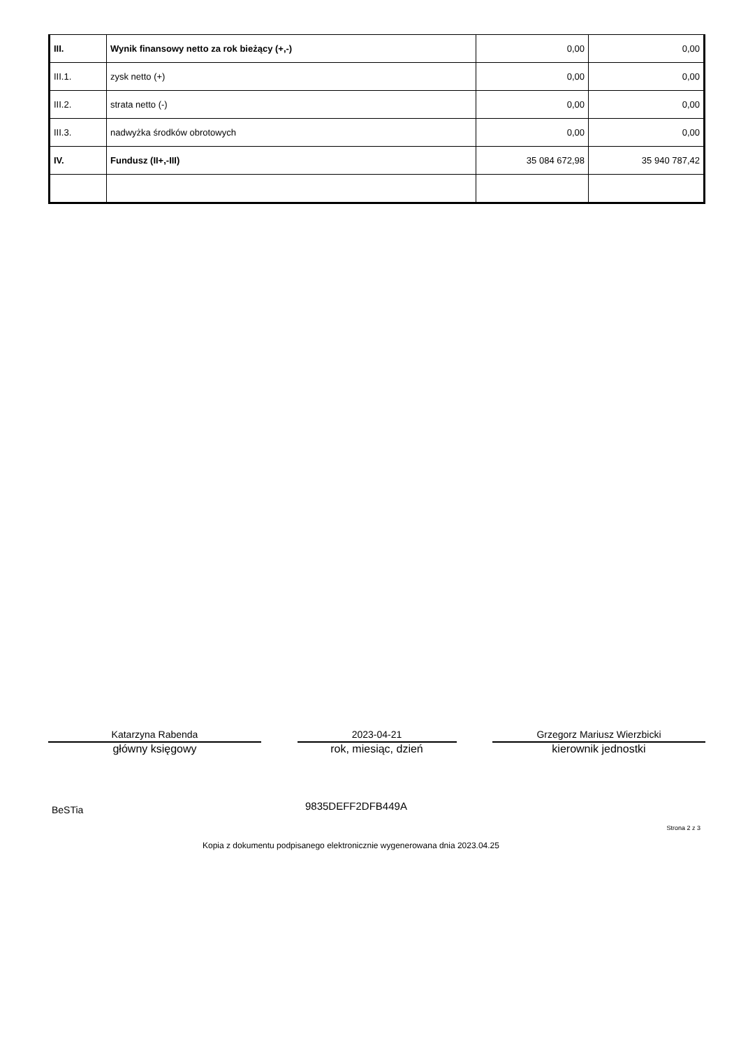| III. | Wynik finansowy netto za rok bieżący (+,-) | 0,00 | 0,00 |
| III.1. | zysk netto (+) | 0,00 | 0,00 |
| III.2. | strata netto (-) | 0,00 | 0,00 |
| III.3. | nadwyżka środków obrotowych | 0,00 | 0,00 |
| IV. | Fundusz (II+,-III) | 35 084 672,98 | 35 940 787,42 |
Katarzyna Rabenda
główny księgowy
2023-04-21
rok, miesiąc, dzień
Grzegorz Mariusz Wierzbicki
kierownik jednostki
BeSTia 9835DEFF2DFB449A
Strona 2 z 3
Kopia z dokumentu podpisanego elektronicznie wygenerowana dnia 2023.04.25